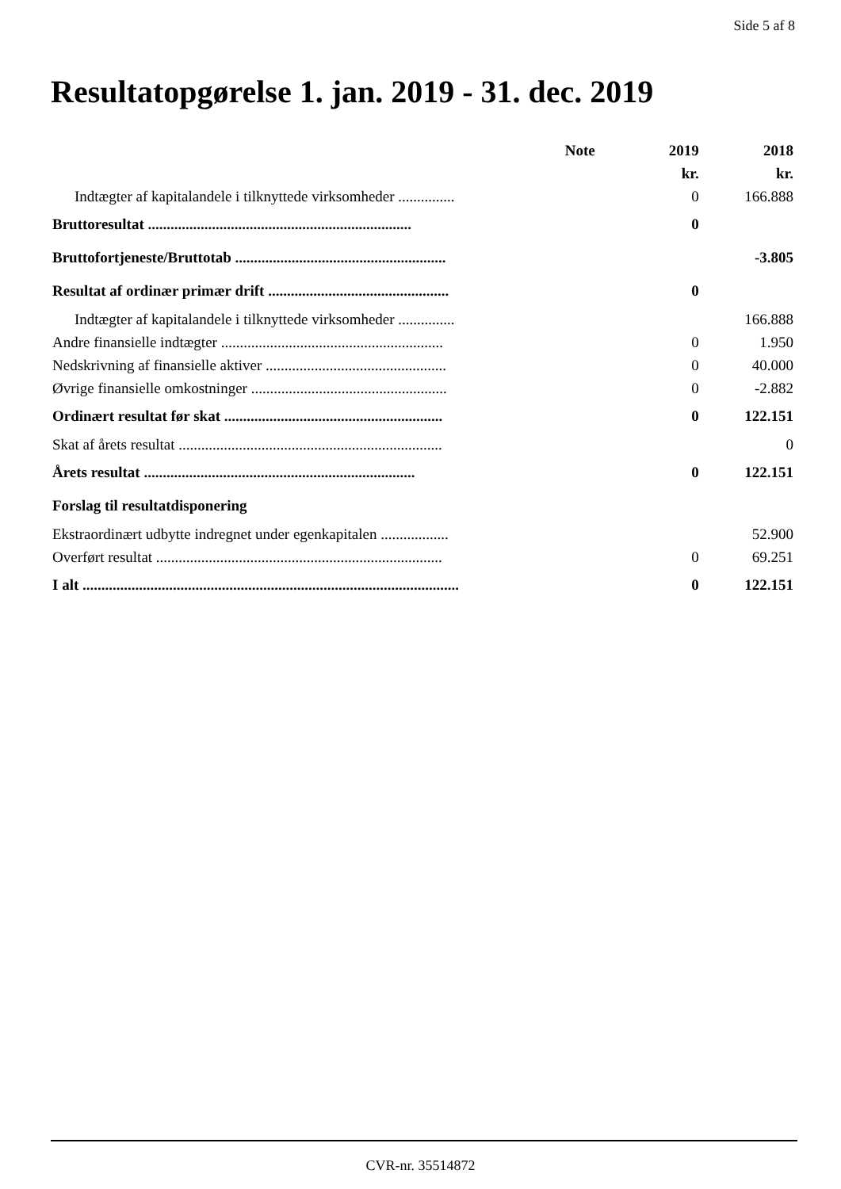Side 5 af 8
Resultatopgørelse 1. jan. 2019 - 31. dec. 2019
| | Note | 2019 | 2018 |
| --- | --- | --- | --- |
| | | kr. | kr. |
| Indtægter af kapitalandele i tilknyttede virksomheder ............... | | 0 | 166.888 |
| Bruttoresultat ...................................................................... | | 0 | |
| Bruttofortjeneste/Bruttotab ........................................................ | | | -3.805 |
| Resultat af ordinær primær drift ................................................ | | 0 | |
| Indtægter af kapitalandele i tilknyttede virksomheder ............... | | | 166.888 |
| Andre finansielle indtægter ........................................................... | | 0 | 1.950 |
| Nedskrivning af finansielle aktiver ................................................ | | 0 | 40.000 |
| Øvrige finansielle omkostninger .................................................... | | 0 | -2.882 |
| Ordinært resultat før skat .......................................................... | | 0 | 122.151 |
| Skat af årets resultat ...................................................................... | | | 0 |
| Årets resultat ........................................................................ | | 0 | 122.151 |
| Forslag til resultatdisponering | | | |
| Ekstraordinært udbytte indregnet under egenkapitalen .................. | | | 52.900 |
| Overført resultat ............................................................................ | | 0 | 69.251 |
| I alt .................................................................................................... | | 0 | 122.151 |
CVR-nr. 35514872